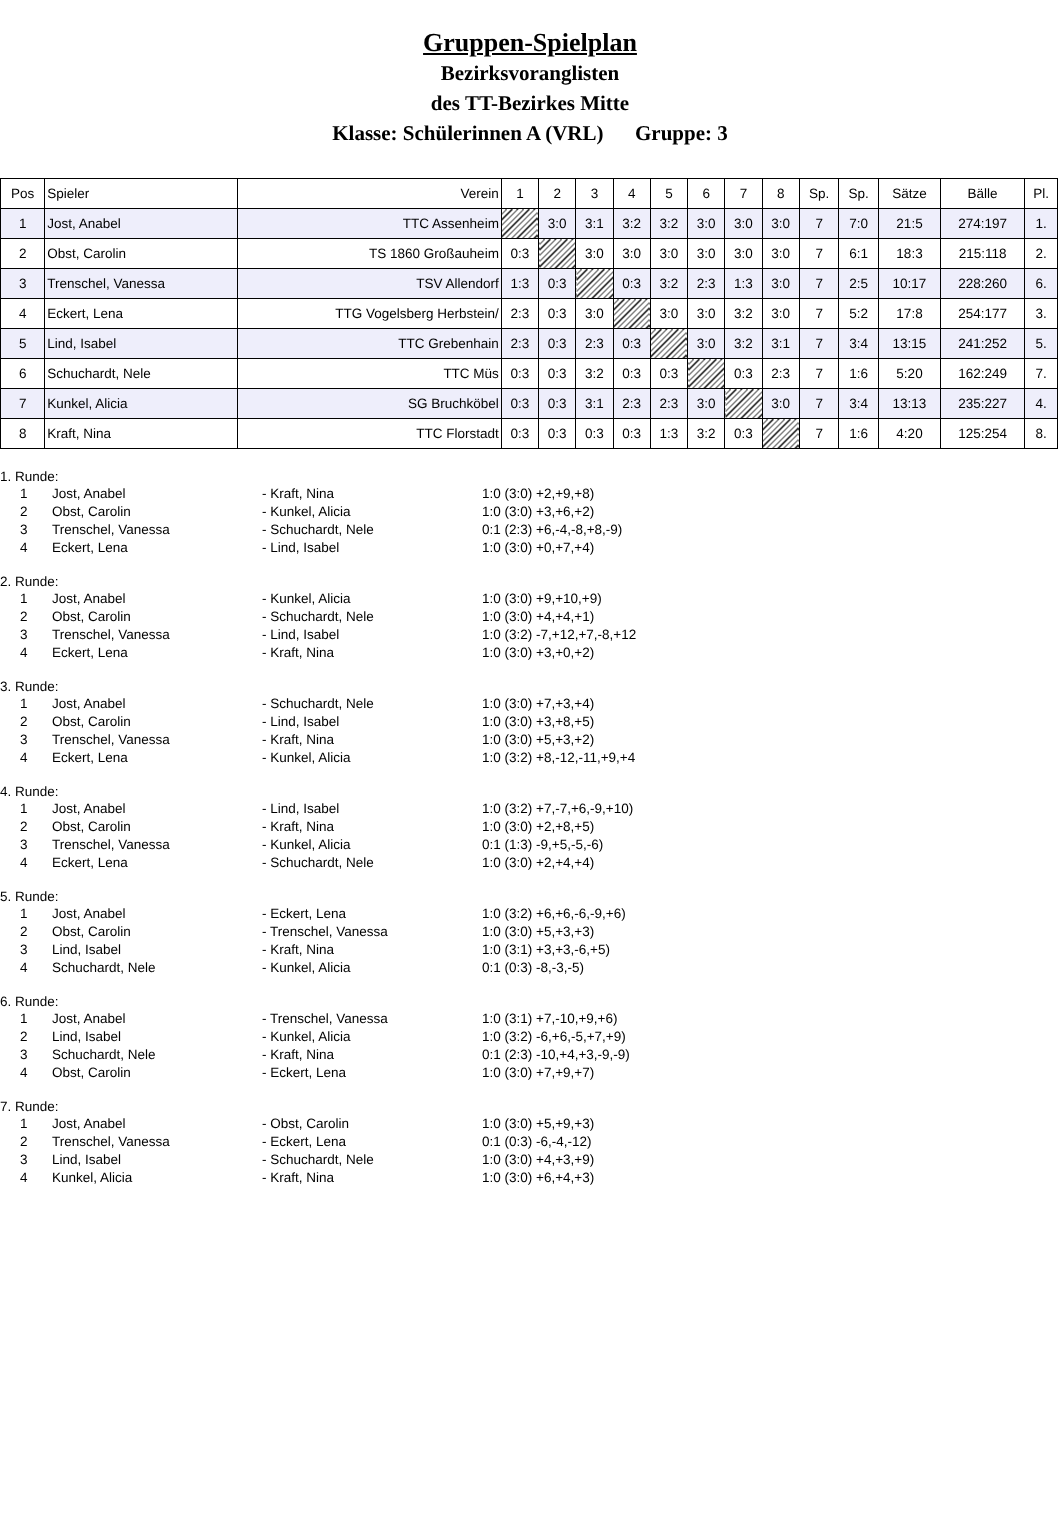Gruppen-Spielplan
Bezirksvoranglisten
des TT-Bezirkes Mitte
Klasse: Schülerinnen A (VRL) Gruppe: 3
| Pos | Spieler | Verein | 1 | 2 | 3 | 4 | 5 | 6 | 7 | 8 | Sp. | Sp. | Sätze | Bälle | Pl. |
| 1 | Jost, Anabel | TTC Assenheim | | 3:0 | 3:1 | 3:2 | 3:2 | 3:0 | 3:0 | 3:0 | 7 | 7:0 | 21:5 | 274:197 | 1. |
| 2 | Obst, Carolin | TS 1860 Großauheim | 0:3 | | 3:0 | 3:0 | 3:0 | 3:0 | 3:0 | 3:0 | 7 | 6:1 | 18:3 | 215:118 | 2. |
| 3 | Trenschel, Vanessa | TSV Allendorf | 1:3 | 0:3 | | 0:3 | 3:2 | 2:3 | 1:3 | 3:0 | 7 | 2:5 | 10:17 | 228:260 | 6. |
| 4 | Eckert, Lena | TTG Vogelsberg Herbstein/ | 2:3 | 0:3 | 3:0 | | 3:0 | 3:0 | 3:2 | 3:0 | 7 | 5:2 | 17:8 | 254:177 | 3. |
| 5 | Lind, Isabel | TTC Grebenhain | 2:3 | 0:3 | 2:3 | 0:3 | | 3:0 | 3:2 | 3:1 | 7 | 3:4 | 13:15 | 241:252 | 5. |
| 6 | Schuchardt, Nele | TTC Müs | 0:3 | 0:3 | 3:2 | 0:3 | 0:3 | | 0:3 | 2:3 | 7 | 1:6 | 5:20 | 162:249 | 7. |
| 7 | Kunkel, Alicia | SG Bruchköbel | 0:3 | 0:3 | 3:1 | 2:3 | 2:3 | 3:0 | | 3:0 | 7 | 3:4 | 13:13 | 235:227 | 4. |
| 8 | Kraft, Nina | TTC Florstadt | 0:3 | 0:3 | 0:3 | 0:3 | 1:3 | 3:2 | 0:3 | | 7 | 1:6 | 4:20 | 125:254 | 8. |
1. Runde:
| 1 | Jost, Anabel | - Kraft, Nina | 1:0 (3:0) +2,+9,+8) |
| 2 | Obst, Carolin | - Kunkel, Alicia | 1:0 (3:0) +3,+6,+2) |
| 3 | Trenschel, Vanessa | - Schuchardt, Nele | 0:1 (2:3) +6,-4,-8,+8,-9) |
| 4 | Eckert, Lena | - Lind, Isabel | 1:0 (3:0) +0,+7,+4) |
2. Runde:
| 1 | Jost, Anabel | - Kunkel, Alicia | 1:0 (3:0) +9,+10,+9) |
| 2 | Obst, Carolin | - Schuchardt, Nele | 1:0 (3:0) +4,+4,+1) |
| 3 | Trenschel, Vanessa | - Lind, Isabel | 1:0 (3:2) -7,+12,+7,-8,+12 |
| 4 | Eckert, Lena | - Kraft, Nina | 1:0 (3:0) +3,+0,+2) |
3. Runde:
| 1 | Jost, Anabel | - Schuchardt, Nele | 1:0 (3:0) +7,+3,+4) |
| 2 | Obst, Carolin | - Lind, Isabel | 1:0 (3:0) +3,+8,+5) |
| 3 | Trenschel, Vanessa | - Kraft, Nina | 1:0 (3:0) +5,+3,+2) |
| 4 | Eckert, Lena | - Kunkel, Alicia | 1:0 (3:2) +8,-12,-11,+9,+4 |
4. Runde:
| 1 | Jost, Anabel | - Lind, Isabel | 1:0 (3:2) +7,-7,+6,-9,+10) |
| 2 | Obst, Carolin | - Kraft, Nina | 1:0 (3:0) +2,+8,+5) |
| 3 | Trenschel, Vanessa | - Kunkel, Alicia | 0:1 (1:3) -9,+5,-5,-6) |
| 4 | Eckert, Lena | - Schuchardt, Nele | 1:0 (3:0) +2,+4,+4) |
5. Runde:
| 1 | Jost, Anabel | - Eckert, Lena | 1:0 (3:2) +6,+6,-6,-9,+6) |
| 2 | Obst, Carolin | - Trenschel, Vanessa | 1:0 (3:0) +5,+3,+3) |
| 3 | Lind, Isabel | - Kraft, Nina | 1:0 (3:1) +3,+3,-6,+5) |
| 4 | Schuchardt, Nele | - Kunkel, Alicia | 0:1 (0:3) -8,-3,-5) |
6. Runde:
| 1 | Jost, Anabel | - Trenschel, Vanessa | 1:0 (3:1) +7,-10,+9,+6) |
| 2 | Lind, Isabel | - Kunkel, Alicia | 1:0 (3:2) -6,+6,-5,+7,+9) |
| 3 | Schuchardt, Nele | - Kraft, Nina | 0:1 (2:3) -10,+4,+3,-9,-9) |
| 4 | Obst, Carolin | - Eckert, Lena | 1:0 (3:0) +7,+9,+7) |
7. Runde:
| 1 | Jost, Anabel | - Obst, Carolin | 1:0 (3:0) +5,+9,+3) |
| 2 | Trenschel, Vanessa | - Eckert, Lena | 0:1 (0:3) -6,-4,-12) |
| 3 | Lind, Isabel | - Schuchardt, Nele | 1:0 (3:0) +4,+3,+9) |
| 4 | Kunkel, Alicia | - Kraft, Nina | 1:0 (3:0) +6,+4,+3) |